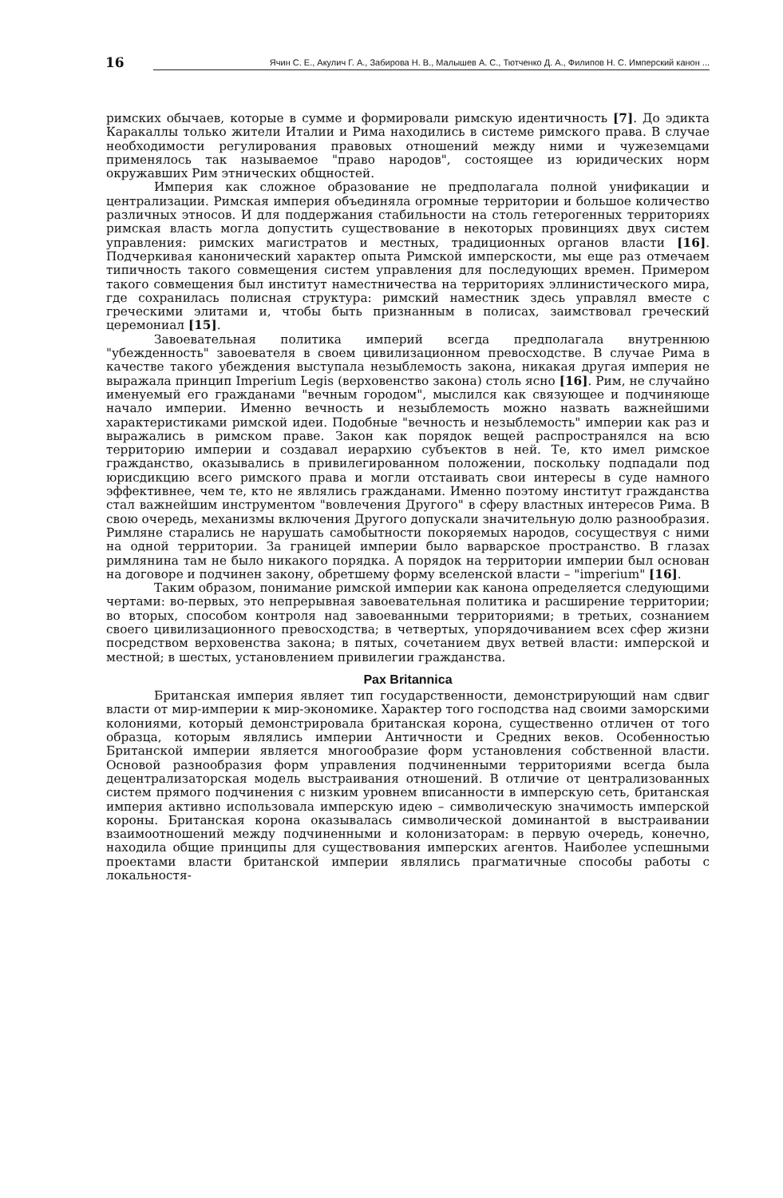16
Ячин С. Е., Акулич Г. А., Забирова Н. В., Малышев А. С., Тютченко Д. А., Филипов Н. С. Имперский канон ...
римских обычаев, которые в сумме и формировали римскую идентичность [7]. До эдикта Каракаллы только жители Италии и Рима находились в системе римского права. В случае необходимости регулирования правовых отношений между ними и чужеземцами применялось так называемое "право народов", состоящее из юридических норм окружавших Рим этнических общностей.
Империя как сложное образование не предполагала полной унификации и централизации. Римская империя объединяла огромные территории и большое количество различных этносов. И для поддержания стабильности на столь гетерогенных территориях римская власть могла допустить существование в некоторых провинциях двух систем управления: римских магистратов и местных, традиционных органов власти [16]. Подчеркивая канонический характер опыта Римской имперскости, мы еще раз отмечаем типичность такого совмещения систем управления для последующих времен. Примером такого совмещения был институт наместничества на территориях эллинистического мира, где сохранилась полисная структура: римский наместник здесь управлял вместе с греческими элитами и, чтобы быть признанным в полисах, заимствовал греческий церемониал [15].
Завоевательная политика империй всегда предполагала внутреннюю "убежденность" завоевателя в своем цивилизационном превосходстве. В случае Рима в качестве такого убеждения выступала незыблемость закона, никакая другая империя не выражала принцип Imperium Legis (верховенство закона) столь ясно [16]. Рим, не случайно именуемый его гражданами "вечным городом", мыслился как связующее и подчиняюще начало империи. Именно вечность и незыблемость можно назвать важнейшими характеристиками римской идеи. Подобные "вечность и незыблемость" империи как раз и выражались в римском праве. Закон как порядок вещей распространялся на всю территорию империи и создавал иерархию субъектов в ней. Те, кто имел римское гражданство, оказывались в привилегированном положении, поскольку подпадали под юрисдикцию всего римского права и могли отстаивать свои интересы в суде намного эффективнее, чем те, кто не являлись гражданами. Именно поэтому институт гражданства стал важнейшим инструментом "вовлечения Другого" в сферу властных интересов Рима. В свою очередь, механизмы включения Другого допускали значительную долю разнообразия. Римляне старались не нарушать самобытности покоряемых народов, сосуществуя с ними на одной территории. За границей империи было варварское пространство. В глазах римлянина там не было никакого порядка. А порядок на территории империи был основан на договоре и подчинен закону, обретшему форму вселенской власти – "imperium" [16].
Таким образом, понимание римской империи как канона определяется следующими чертами: во-первых, это непрерывная завоевательная политика и расширение территории; во вторых, способом контроля над завоеванными территориями; в третьих, сознанием своего цивилизационного превосходства; в четвертых, упорядочиванием всех сфер жизни посредством верховенства закона; в пятых, сочетанием двух ветвей власти: имперской и местной; в шестых, установлением привилегии гражданства.
Pax Britannica
Британская империя являет тип государственности, демонстрирующий нам сдвиг власти от мир-империи к мир-экономике. Характер того господства над своими заморскими колониями, который демонстрировала британская корона, существенно отличен от того образца, которым являлись империи Античности и Средних веков. Особенностью Британской империи является многообразие форм установления собственной власти. Основой разнообразия форм управления подчиненными территориями всегда была децентрализаторская модель выстраивания отношений. В отличие от централизованных систем прямого подчинения с низким уровнем вписанности в имперскую сеть, британская империя активно использовала имперскую идею – символическую значимость имперской короны. Британская корона оказывалась символической доминантой в выстраивании взаимоотношений между подчиненными и колонизаторам: в первую очередь, конечно, находила общие принципы для существования имперских агентов. Наиболее успешными проектами власти британской империи являлись прагматичные способы работы с локальностя-